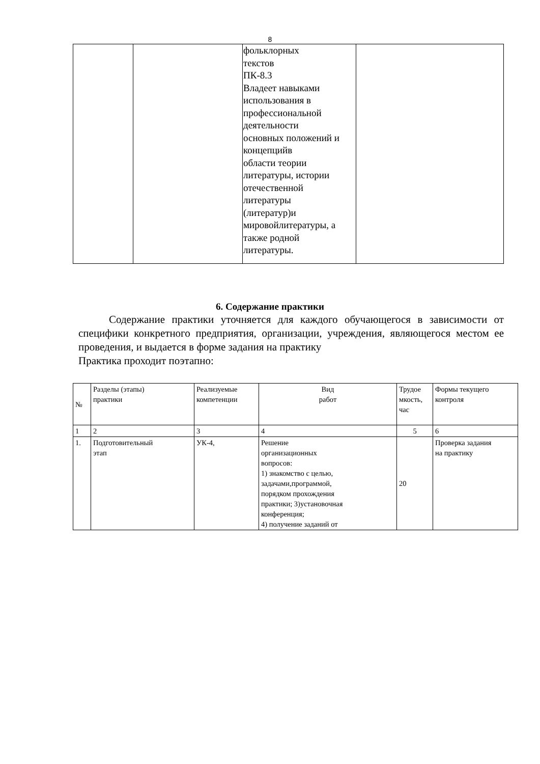8
| | | фольклорных текстов ПК-8.3 Владеет навыками использования в профессиональной деятельности основных положений и концепцийв области теории литературы, истории отечественной литературы (литератур)и мировойлитературы, а также родной литературы. | |
6. Содержание практики
Содержание практики уточняется для каждого обучающегося в зависимости от специфики конкретного предприятия, организации, учреждения, являющегося местом ее проведения, и выдается в форме задания на практику
Практика проходит поэтапно:
| № | Разделы (этапы) практики | Реализуемые компетенции | Вид работ | Трудое мкость, час | Формы текущего контроля |
| --- | --- | --- | --- | --- | --- |
| 1 | 2 | 3 | 4 | 5 | 6 |
| 1. | Подготовительный этап | УК-4, | Решение организационных вопросов: 1) знакомство с целью, задачами,программой, порядком прохождения практики; 3)установочная конференция; 4) получение заданий от | 20 | Проверка задания на практику |